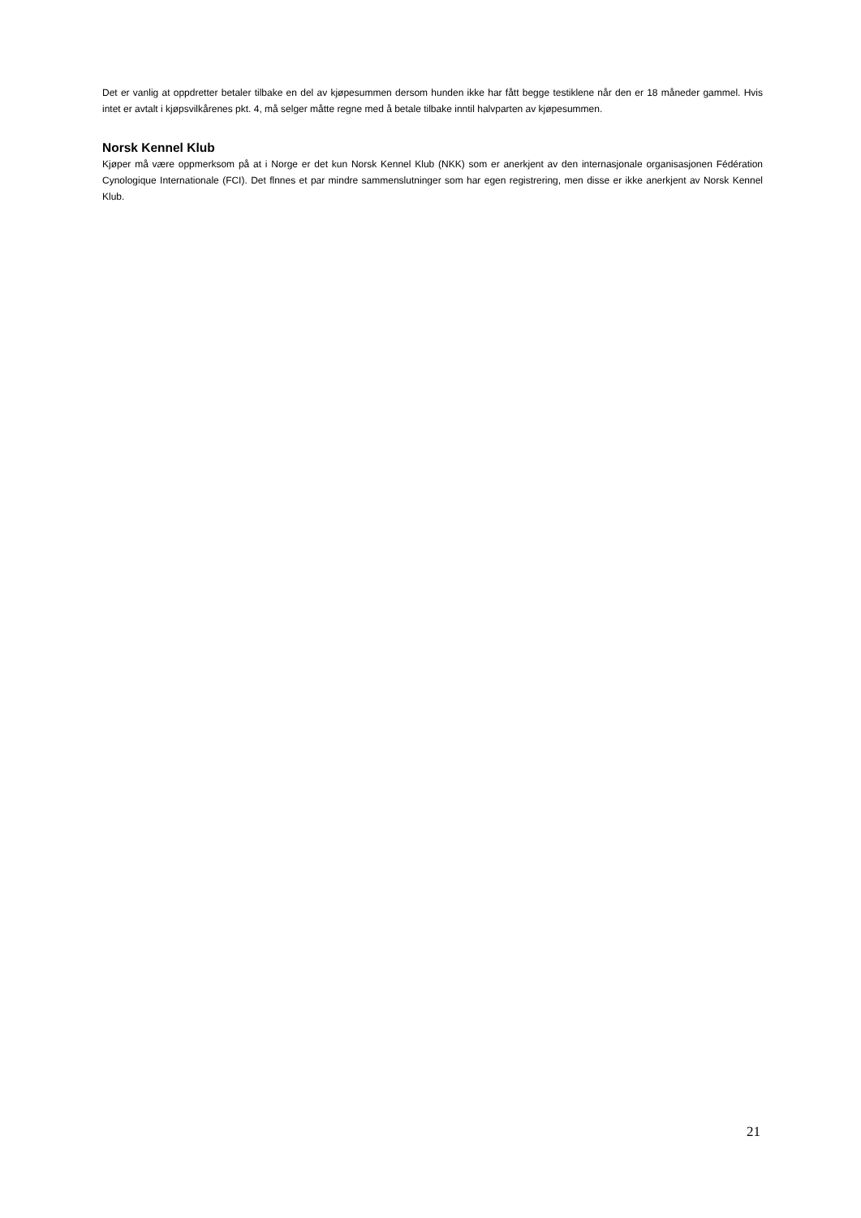Det er vanlig at oppdretter betaler tilbake en del av kjøpesummen dersom hunden ikke har fått begge testiklene når den er 18 måneder gammel. Hvis intet er avtalt i kjøpsvilkårenes pkt. 4, må selger måtte regne med å betale tilbake inntil halvparten av kjøpesummen.
Norsk Kennel Klub
Kjøper må være oppmerksom på at i Norge er det kun Norsk Kennel Klub (NKK) som er anerkjent av den internasjonale organisasjonen Fédération Cynologique Internationale (FCI). Det flnnes et par mindre sammenslutninger som har egen registrering, men disse er ikke anerkjent av Norsk Kennel Klub.
21